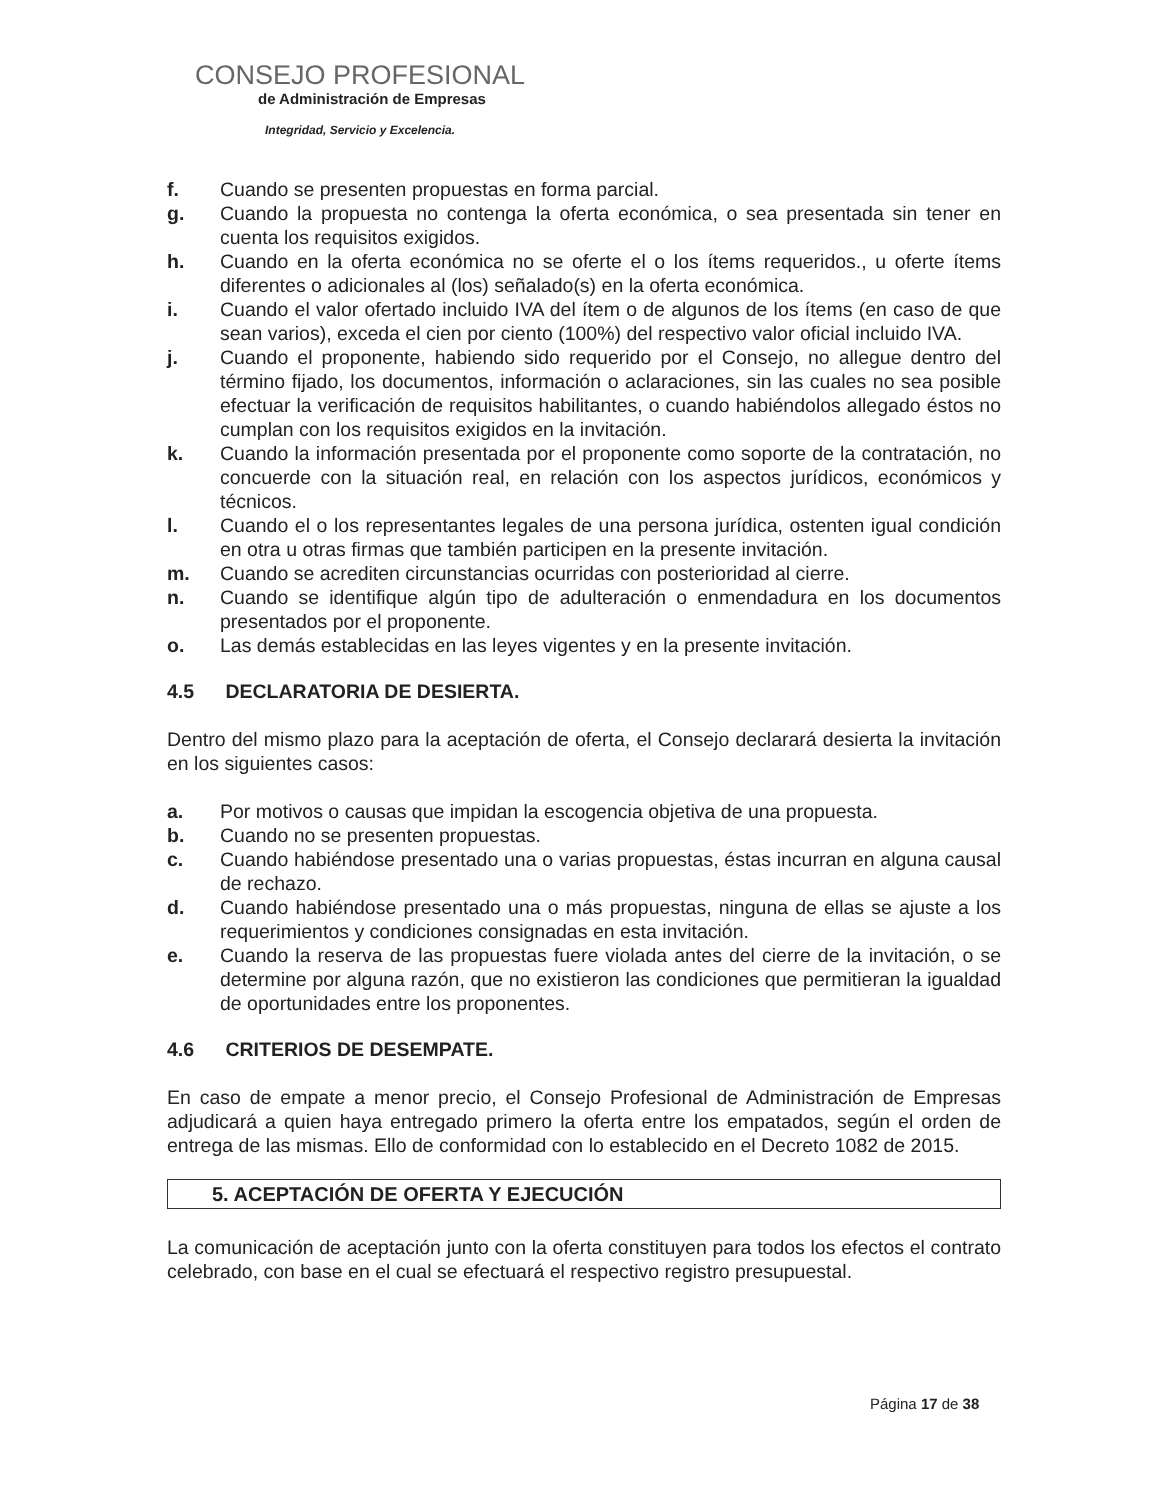CONSEJO PROFESIONAL
de Administración de Empresas
Integridad, Servicio y Excelencia.
f. Cuando se presenten propuestas en forma parcial.
g. Cuando la propuesta no contenga la oferta económica, o sea presentada sin tener en cuenta los requisitos exigidos.
h. Cuando en la oferta económica no se oferte el o los ítems requeridos., u oferte ítems diferentes o adicionales al (los) señalado(s) en la oferta económica.
i. Cuando el valor ofertado incluido IVA del ítem o de algunos de los ítems (en caso de que sean varios), exceda el cien por ciento (100%) del respectivo valor oficial incluido IVA.
j. Cuando el proponente, habiendo sido requerido por el Consejo, no allegue dentro del término fijado, los documentos, información o aclaraciones, sin las cuales no sea posible efectuar la verificación de requisitos habilitantes, o cuando habiéndolos allegado éstos no cumplan con los requisitos exigidos en la invitación.
k. Cuando la información presentada por el proponente como soporte de la contratación, no concuerde con la situación real, en relación con los aspectos jurídicos, económicos y técnicos.
l. Cuando el o los representantes legales de una persona jurídica, ostenten igual condición en otra u otras firmas que también participen en la presente invitación.
m. Cuando se acrediten circunstancias ocurridas con posterioridad al cierre.
n. Cuando se identifique algún tipo de adulteración o enmendadura en los documentos presentados por el proponente.
o. Las demás establecidas en las leyes vigentes y en la presente invitación.
4.5 DECLARATORIA DE DESIERTA.
Dentro del mismo plazo para la aceptación de oferta, el Consejo declarará desierta la invitación en los siguientes casos:
a. Por motivos o causas que impidan la escogencia objetiva de una propuesta.
b. Cuando no se presenten propuestas.
c. Cuando habiéndose presentado una o varias propuestas, éstas incurran en alguna causal de rechazo.
d. Cuando habiéndose presentado una o más propuestas, ninguna de ellas se ajuste a los requerimientos y condiciones consignadas en esta invitación.
e. Cuando la reserva de las propuestas fuere violada antes del cierre de la invitación, o se determine por alguna razón, que no existieron las condiciones que permitieran la igualdad de oportunidades entre los proponentes.
4.6 CRITERIOS DE DESEMPATE.
En caso de empate a menor precio, el Consejo Profesional de Administración de Empresas adjudicará a quien haya entregado primero la oferta entre los empatados, según el orden de entrega de las mismas. Ello de conformidad con lo establecido en el Decreto 1082 de 2015.
5. ACEPTACIÓN DE OFERTA Y EJECUCIÓN
La comunicación de aceptación junto con la oferta constituyen para todos los efectos el contrato celebrado, con base en el cual se efectuará el respectivo registro presupuestal.
Página 17 de 38